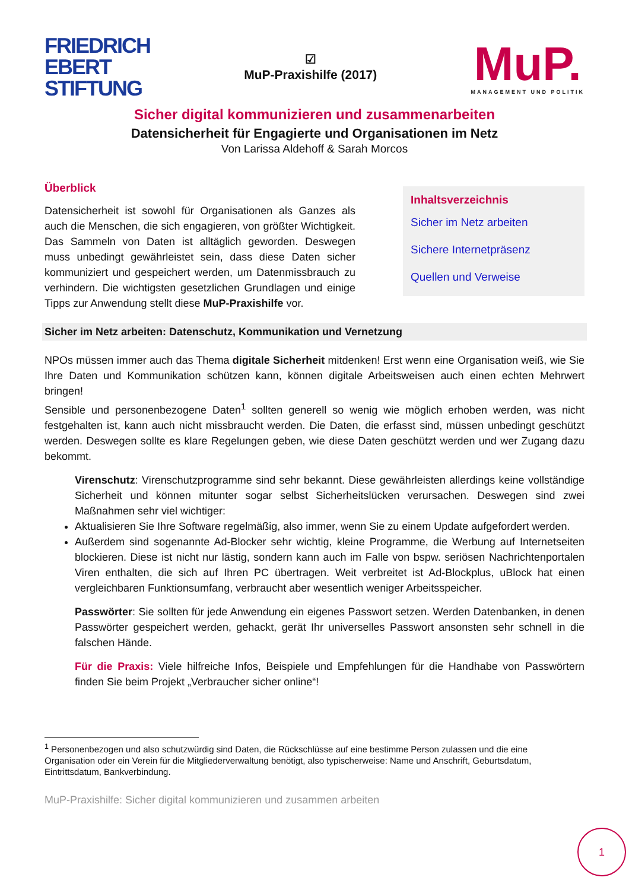FRIEDRICH
EBERT
STIFTUNG
☑
MuP-Praxishilfe (2017)
MuP.
MANAGEMENT UND POLITIK
Sicher digital kommunizieren und zusammenarbeiten
Datensicherheit für Engagierte und Organisationen im Netz
Von Larissa Aldehoff & Sarah Morcos
Überblick
Datensicherheit ist sowohl für Organisationen als Ganzes als auch die Menschen, die sich engagieren, von größter Wichtigkeit. Das Sammeln von Daten ist alltäglich geworden. Deswegen muss unbedingt gewährleistet sein, dass diese Daten sicher kommuniziert und gespeichert werden, um Datenmissbrauch zu verhindern. Die wichtigsten gesetzlichen Grundlagen und einige Tipps zur Anwendung stellt diese MuP-Praxishilfe vor.
Inhaltsverzeichnis
Sicher im Netz arbeiten
Sichere Internetpräsenz
Quellen und Verweise
Sicher im Netz arbeiten: Datenschutz, Kommunikation und Vernetzung
NPOs müssen immer auch das Thema digitale Sicherheit mitdenken! Erst wenn eine Organisation weiß, wie Sie Ihre Daten und Kommunikation schützen kann, können digitale Arbeitsweisen auch einen echten Mehrwert bringen!
Sensible und personenbezogene Daten<sup>1</sup> sollten generell so wenig wie möglich erhoben werden, was nicht festgehalten ist, kann auch nicht missbraucht werden. Die Daten, die erfasst sind, müssen unbedingt geschützt werden. Deswegen sollte es klare Regelungen geben, wie diese Daten geschützt werden und wer Zugang dazu bekommt.
Virenschutz: Virenschutzprogramme sind sehr bekannt. Diese gewährleisten allerdings keine vollständige Sicherheit und können mitunter sogar selbst Sicherheitslücken verursachen. Deswegen sind zwei Maßnahmen sehr viel wichtiger:
Aktualisieren Sie Ihre Software regelmäßig, also immer, wenn Sie zu einem Update aufgefordert werden.
Außerdem sind sogenannte Ad-Blocker sehr wichtig, kleine Programme, die Werbung auf Internetseiten blockieren. Diese ist nicht nur lästig, sondern kann auch im Falle von bspw. seriösen Nachrichtenportalen Viren enthalten, die sich auf Ihren PC übertragen. Weit verbreitet ist Ad-Blockplus, uBlock hat einen vergleichbaren Funktionsumfang, verbraucht aber wesentlich weniger Arbeitsspeicher.
Passwörter: Sie sollten für jede Anwendung ein eigenes Passwort setzen. Werden Datenbanken, in denen Passwörter gespeichert werden, gehackt, gerät Ihr universelles Passwort ansonsten sehr schnell in die falschen Hände.
Für die Praxis: Viele hilfreiche Infos, Beispiele und Empfehlungen für die Handhabe von Passwörtern finden Sie beim Projekt „Verbraucher sicher online“!
<sup>1</sup> Personenbezogen und also schutzwürdig sind Daten, die Rückschlüsse auf eine bestimme Person zulassen und die eine Organisation oder ein Verein für die Mitgliederverwaltung benötigt, also typischerweise: Name und Anschrift, Geburtsdatum, Eintrittsdatum, Bankverbindung.
MuP-Praxishilfe: Sicher digital kommunizieren und zusammen arbeiten
1